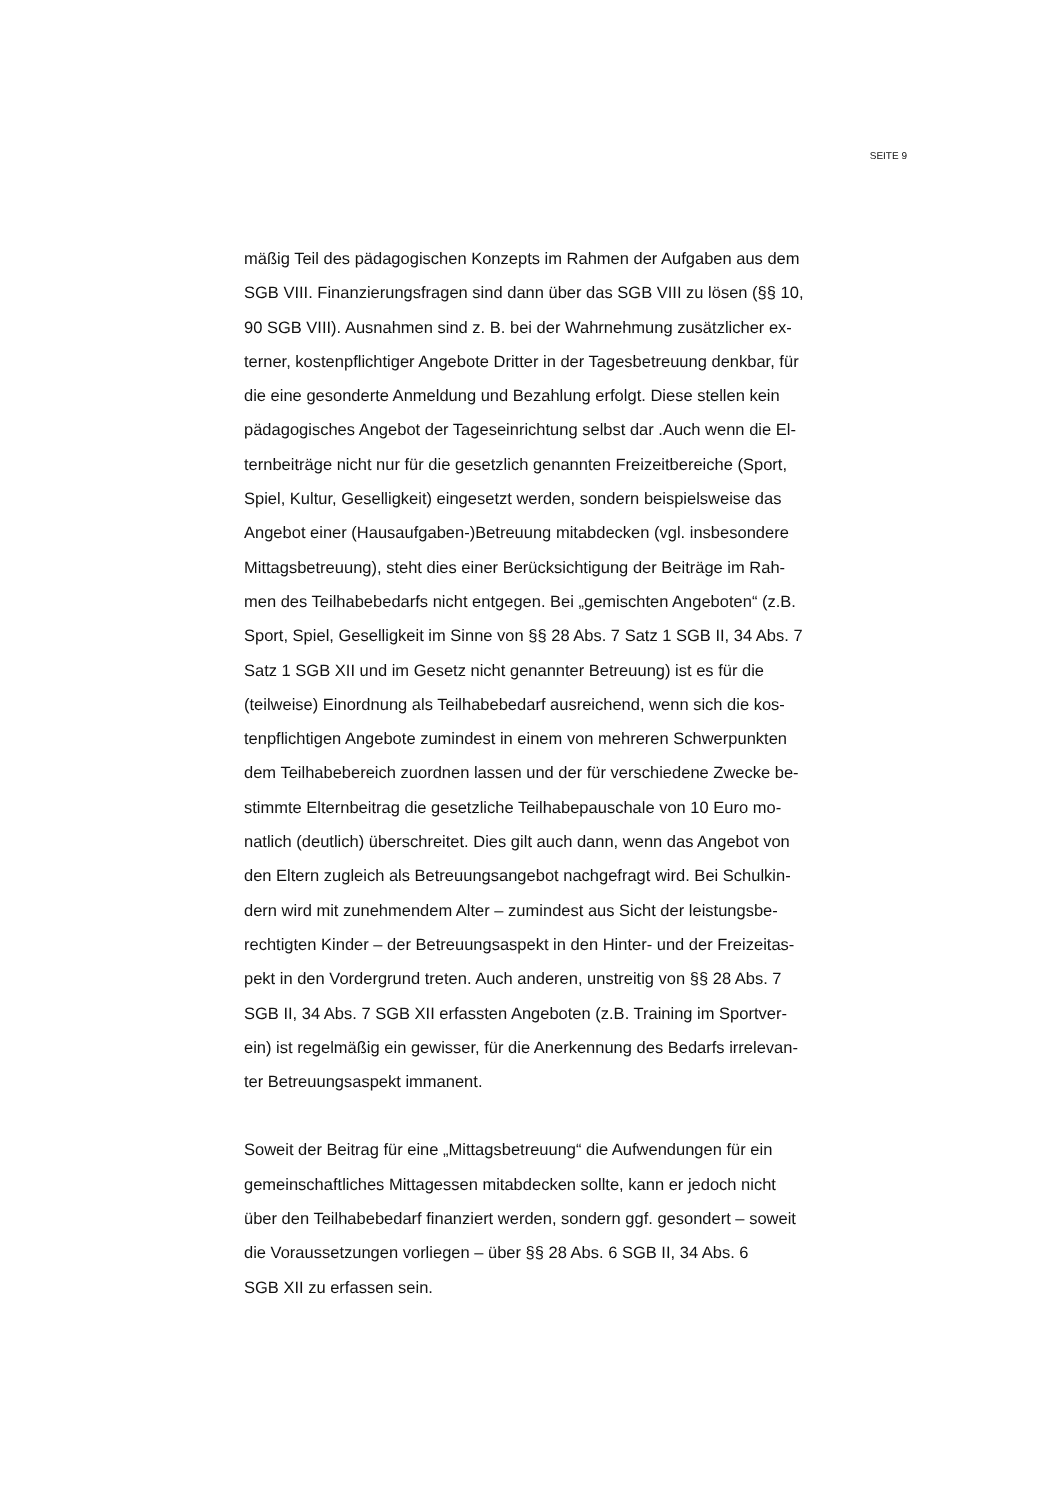SEITE 9
mäßig Teil des pädagogischen Konzepts im Rahmen der Aufgaben aus dem
SGB VIII. Finanzierungsfragen sind dann über das SGB VIII zu lösen (§§ 10,
90 SGB VIII). Ausnahmen sind z. B. bei der Wahrnehmung zusätzlicher ex-
terner, kostenpflichtiger Angebote Dritter in der Tagesbetreuung denkbar, für
die eine gesonderte Anmeldung und Bezahlung erfolgt. Diese stellen kein
pädagogisches Angebot der Tageseinrichtung selbst dar .Auch wenn die El-
ternbeiträge nicht nur für die gesetzlich genannten Freizeitbereiche (Sport,
Spiel, Kultur, Geselligkeit) eingesetzt werden, sondern beispielsweise das
Angebot einer (Hausaufgaben-)Betreuung mitabdecken (vgl. insbesondere
Mittagsbetreuung), steht dies einer Berücksichtigung der Beiträge im Rah-
men des Teilhabebedarfs nicht entgegen. Bei „gemischten Angeboten“ (z.B.
Sport, Spiel, Geselligkeit im Sinne von §§ 28 Abs. 7 Satz 1 SGB II, 34 Abs. 7
Satz 1 SGB XII und im Gesetz nicht genannter Betreuung) ist es für die
(teilweise) Einordnung als Teilhabebedarf ausreichend, wenn sich die kos-
tenpflichtigen Angebote zumindest in einem von mehreren Schwerpunkten
dem Teilhabebereich zuordnen lassen und der für verschiedene Zwecke be-
stimmte Elternbeitrag die gesetzliche Teilhabepauschale von 10 Euro mo-
natlich (deutlich) überschreitet. Dies gilt auch dann, wenn das Angebot von
den Eltern zugleich als Betreuungsangebot nachgefragt wird. Bei Schulkin-
dern wird mit zunehmendem Alter – zumindest aus Sicht der leistungsbe-
rechtigten Kinder – der Betreuungsaspekt in den Hinter- und der Freizeitas-
pekt in den Vordergrund treten. Auch anderen, unstreitig von §§ 28 Abs. 7
SGB II, 34 Abs. 7 SGB XII erfassten Angeboten (z.B. Training im Sportver-
ein) ist regelmäßig ein gewisser, für die Anerkennung des Bedarfs irrelevan-
ter Betreuungsaspekt immanent.
Soweit der Beitrag für eine „Mittagsbetreuung“ die Aufwendungen für ein
gemeinschaftliches Mittagessen mitabdecken sollte, kann er jedoch nicht
über den Teilhabebedarf finanziert werden, sondern ggf. gesondert – soweit
die Voraussetzungen vorliegen – über §§ 28 Abs. 6 SGB II, 34 Abs. 6
SGB XII zu erfassen sein.